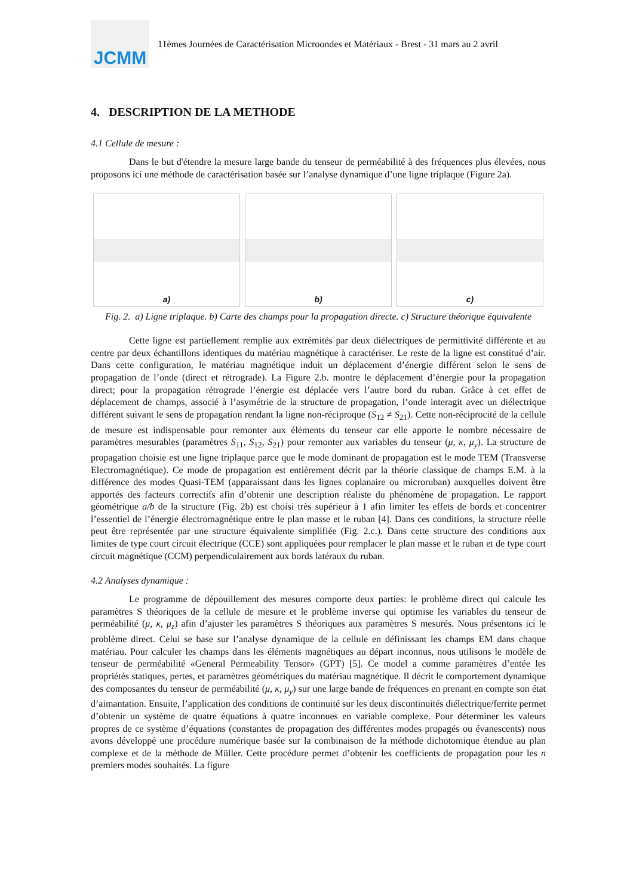JCMM
11èmes Journées de Caractérisation Microondes et Matériaux - Brest - 31 mars au 2 avril
4. DESCRIPTION DE LA METHODE
4.1 Cellule de mesure :
Dans le but d'étendre la mesure large bande du tenseur de perméabilité à des fréquences plus élevées, nous proposons ici une méthode de caractérisation basée sur l’analyse dynamique d’une ligne triplaque (Figure 2a).
a) b) c)
Fig. 2. a) Ligne triplaque. b) Carte des champs pour la propagation directe. c) Structure théorique équivalente
Cette ligne est partiellement remplie aux extrémités par deux diélectriques de permittivité différente et au centre par deux échantillons identiques du matériau magnétique à caractériser. Le reste de la ligne est constitué d’air. Dans cette configuration, le matériau magnétique induit un déplacement d’énergie différent selon le sens de propagation de l’onde (direct et rétrograde). La Figure 2.b. montre le déplacement d’énergie pour la propagation direct; pour la propagation rétrograde l’énergie est déplacée vers l’autre bord du ruban. Grâce à cet effet de déplacement de champs, associé à l’asymétrie de la structure de propagation, l’onde interagit avec un diélectrique différent suivant le sens de propagation rendant la ligne non-réciproque (S<sub>12</sub> ≠ S<sub>21</sub>). Cette non-réciprocité de la cellule de mesure est indispensable pour remonter aux éléments du tenseur car elle apporte le nombre nécessaire de paramètres mesurables (paramètres S<sub>11</sub>, S<sub>12</sub>, S<sub>21</sub>) pour remonter aux variables du tenseur (μ, κ, μ<sub>y</sub>). La structure de propagation choisie est une ligne triplaque parce que le mode dominant de propagation est le mode TEM (Transverse Electromagnétique). Ce mode de propagation est entièrement décrit par la théorie classique de champs E.M. à la différence des modes Quasi-TEM (apparaissant dans les lignes coplanaire ou microruban) auxquelles doivent être apportés des facteurs correctifs afin d’obtenir une description réaliste du phénomène de propagation. Le rapport géométrique a/b de la structure (Fig. 2b) est choisi très supérieur à 1 afin limiter les effets de bords et concentrer l’essentiel de l’énergie électromagnétique entre le plan masse et le ruban [4]. Dans ces conditions, la structure réelle peut être représentée par une structure équivalente simplifiée (Fig. 2.c.). Dans cette structure des conditions aux limites de type court circuit électrique (CCE) sont appliquées pour remplacer le plan masse et le ruban et de type court circuit magnétique (CCM) perpendiculairement aux bords latéraux du ruban.
4.2 Analyses dynamique :
Le programme de dépouillement des mesures comporte deux parties: le problème direct qui calcule les paramètres S théoriques de la cellule de mesure et le problème inverse qui optimise les variables du tenseur de perméabilité (μ, κ, μ<sub>z</sub>) afin d’ajuster les paramètres S théoriques aux paramètres S mesurés. Nous présentons ici le problème direct. Celui se base sur l’analyse dynamique de la cellule en définissant les champs EM dans chaque matériau. Pour calculer les champs dans les éléments magnétiques au départ inconnus, nous utilisons le modèle de tenseur de perméabilité «General Permeability Tensor» (GPT) [5]. Ce model a comme paramètres d’entée les propriétés statiques, pertes, et paramètres géométriques du matériau magnétique. Il décrit le comportement dynamique des composantes du tenseur de perméabilité (μ, κ, μ<sub>y</sub>) sur une large bande de fréquences en prenant en compte son état d’aimantation. Ensuite, l’application des conditions de continuité sur les deux discontinuités diélectrique/ferrite permet d’obtenir un système de quatre équations à quatre inconnues en variable complexe. Pour déterminer les valeurs propres de ce système d’équations (constantes de propagation des différentes modes propagés ou évanescents) nous avons développé une procédure numérique basée sur la combinaison de la méthode dichotomique étendue au plan complexe et de la méthode de Müller. Cette procédure permet d’obtenir les coefficients de propagation pour les n premiers modes souhaités. La figure